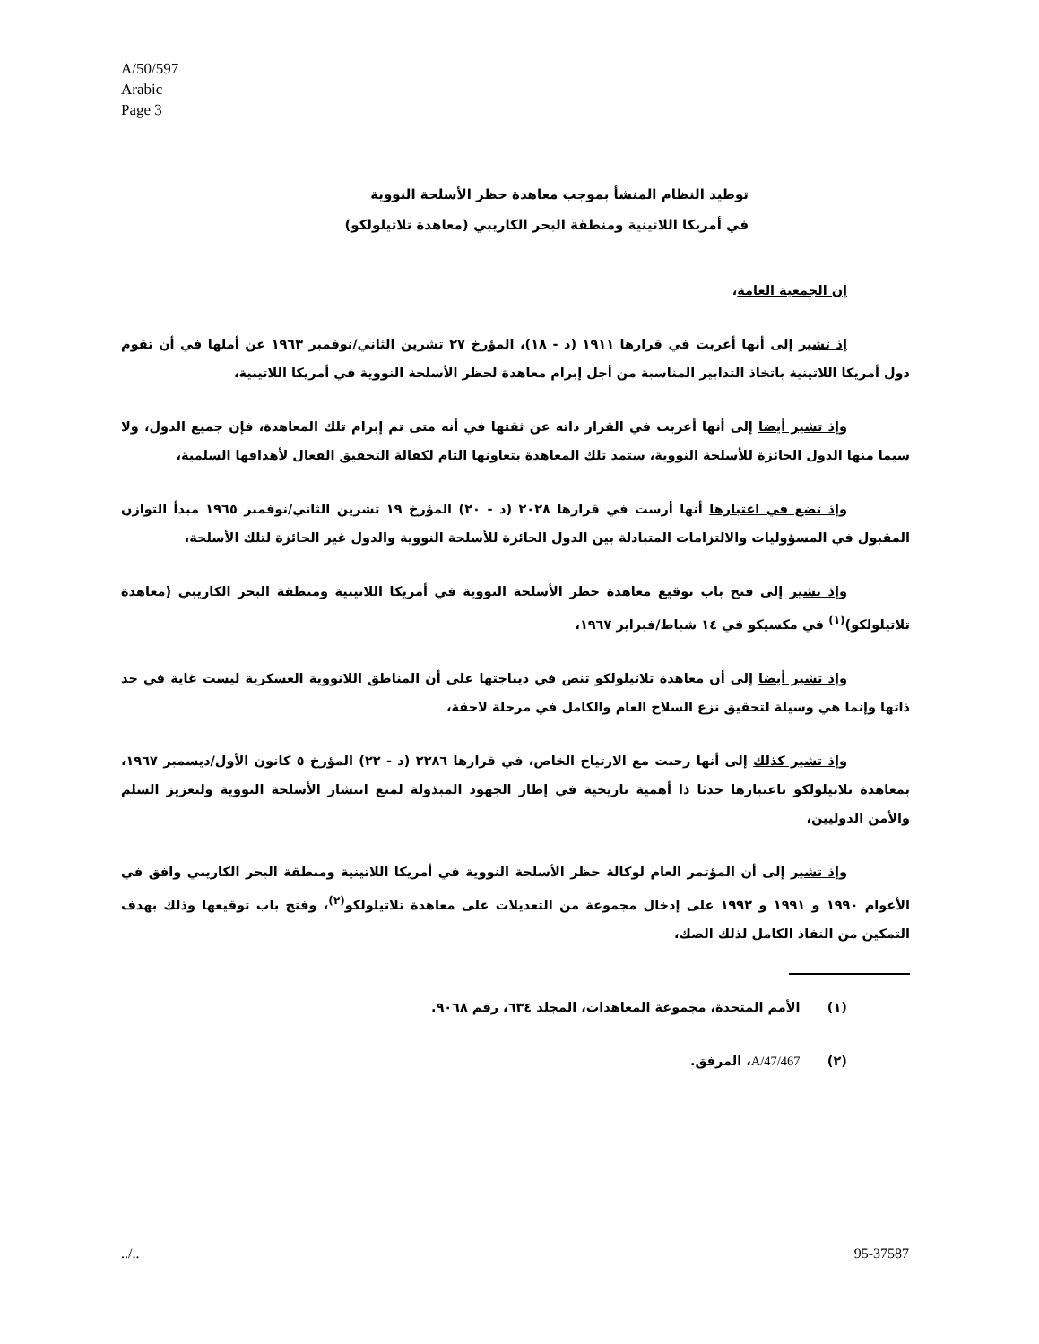A/50/597
Arabic
Page 3
توطيد النظام المنشأ بموجب معاهدة حظر الأسلحة النووية
في أمريكا اللاتينية ومنطقة البحر الكاريبي (معاهدة تلاتيلولكو)
إن الجمعية العامة،
إذ تشير إلى أنها أعربت في قرارها ١٩١١ (د - ١٨)، المؤرخ ٢٧ تشرين الثاني/نوفمبر ١٩٦٣ عن أملها في أن تقوم دول أمريكا اللاتينية باتخاذ التدابير المناسبة من أجل إبرام معاهدة لحظر الأسلحة النووية في أمريكا اللاتينية،
وإذ تشير أيضا إلى أنها أعربت في القرار ذاته عن ثقتها في أنه متى تم إبرام تلك المعاهدة، فإن جميع الدول، ولا سيما منها الدول الحائزة للأسلحة النووية، ستمد تلك المعاهدة بتعاونها التام لكفالة التحقيق الفعال لأهدافها السلمية،
وإذ تضع في اعتبارها أنها أرست في قرارها ٢٠٢٨ (د - ٢٠) المؤرخ ١٩ تشرين الثاني/نوفمبر ١٩٦٥ مبدأ التوازن المقبول في المسؤوليات والالتزامات المتبادلة بين الدول الحائزة للأسلحة النووية والدول غير الحائزة لتلك الأسلحة،
وإذ تشير إلى فتح باب توقيع معاهدة حظر الأسلحة النووية في أمريكا اللاتينية ومنطقة البحر الكاريبي (معاهدة تلاتيلولكو)<sup>(١)</sup> في مكسيكو في ١٤ شباط/فبراير ١٩٦٧،
وإذ تشير أيضا إلى أن معاهدة تلاتيلولكو تنص في ديباجتها على أن المناطق اللانووية العسكرية ليست غاية في حد ذاتها وإنما هي وسيلة لتحقيق نزع السلاح العام والكامل في مرحلة لاحقة،
وإذ تشير كذلك إلى أنها رحبت مع الارتياح الخاص، في قرارها ٢٢٨٦ (د - ٢٢) المؤرخ ٥ كانون الأول/ديسمبر ١٩٦٧، بمعاهدة تلاتيلولكو باعتبارها حدثا ذا أهمية تاريخية في إطار الجهود المبذولة لمنع انتشار الأسلحة النووية ولتعزيز السلم والأمن الدوليين،
وإذ تشير إلى أن المؤتمر العام لوكالة حظر الأسلحة النووية في أمريكا اللاتينية ومنطقة البحر الكاريبي وافق في الأعوام ١٩٩٠ و ١٩٩١ و ١٩٩٢ على إدخال مجموعة من التعديلات على معاهدة تلاتيلولكو<sup>(٢)</sup>، وفتح باب توقيعها وذلك بهدف التمكين من النفاذ الكامل لذلك الصك،
(١) الأمم المتحدة، مجموعة المعاهدات، المجلد ٦٣٤، رقم ٩٠٦٨.
(٢) A/47/467، المرفق.
../.. 95-37587